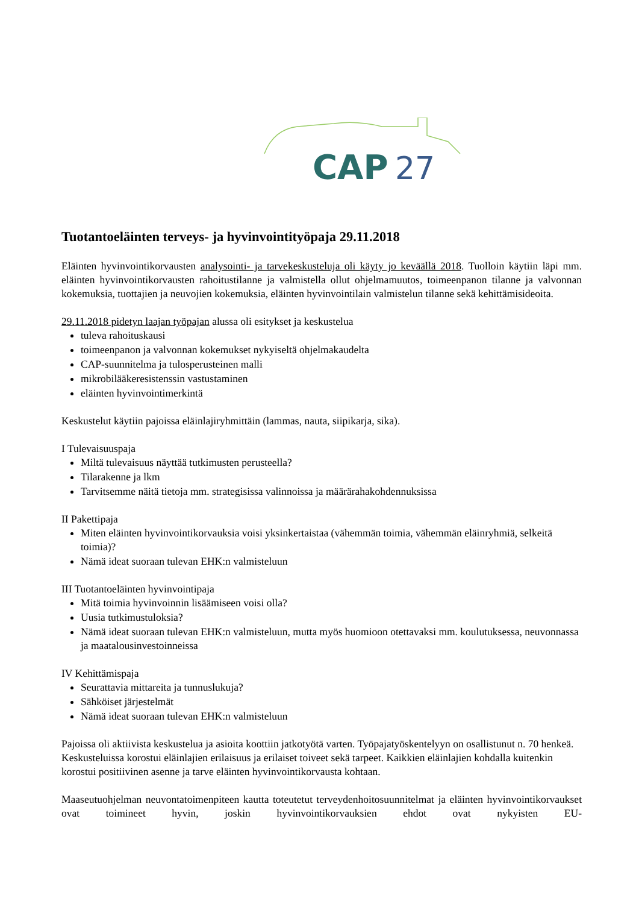CAP
27
Tuotantoeläinten terveys- ja hyvinvointityöpaja 29.11.2018
Eläinten hyvinvointikorvausten analysointi- ja tarvekeskusteluja oli käyty jo keväällä 2018. Tuolloin käytiin läpi mm. eläinten hyvinvointikorvausten rahoitustilanne ja valmistella ollut ohjelmamuutos, toimeenpanon tilanne ja valvonnan kokemuksia, tuottajien ja neuvojien kokemuksia, eläinten hyvinvointilain valmistelun tilanne sekä kehittämisideoita.
29.11.2018 pidetyn laajan työpajan alussa oli esitykset ja keskustelua
tuleva rahoituskausi
toimeenpanon ja valvonnan kokemukset nykyiseltä ohjelmakaudelta
CAP-suunnitelma ja tulosperusteinen malli
mikrobilääkeresistenssin vastustaminen
eläinten hyvinvointimerkintä
Keskustelut käytiin pajoissa eläinlajiryhmittäin (lammas, nauta, siipikarja, sika).
I Tulevaisuuspaja
Miltä tulevaisuus näyttää tutkimusten perusteella?
Tilarakenne ja lkm
Tarvitsemme näitä tietoja mm. strategisissa valinnoissa ja määrärahakohdennuksissa
II Pakettipaja
Miten eläinten hyvinvointikorvauksia voisi yksinkertaistaa (vähemmän toimia, vähemmän eläinryhmiä, selkeitä toimia)?
Nämä ideat suoraan tulevan EHK:n valmisteluun
III Tuotantoeläinten hyvinvointipaja
Mitä toimia hyvinvoinnin lisäämiseen voisi olla?
Uusia tutkimustuloksia?
Nämä ideat suoraan tulevan EHK:n valmisteluun, mutta myös huomioon otettavaksi mm. koulutuksessa, neuvonnassa ja maatalousinvestoinneissa
IV Kehittämispaja
Seurattavia mittareita ja tunnuslukuja?
Sähköiset järjestelmät
Nämä ideat suoraan tulevan EHK:n valmisteluun
Pajoissa oli aktiivista keskustelua ja asioita koottiin jatkotyötä varten. Työpajatyöskentelyyn on osallistunut n. 70 henkeä. Keskusteluissa korostui eläinlajien erilaisuus ja erilaiset toiveet sekä tarpeet. Kaikkien eläinlajien kohdalla kuitenkin korostui positiivinen asenne ja tarve eläinten hyvinvointikorvausta kohtaan.
Maaseutuohjelman neuvontatoimenpiteen kautta toteutetut terveydenhoitosuunnitelmat ja eläinten hyvinvointikorvaukset ovat toimineet hyvin, joskin hyvinvointikorvauksien ehdot ovat nykyisten EU-